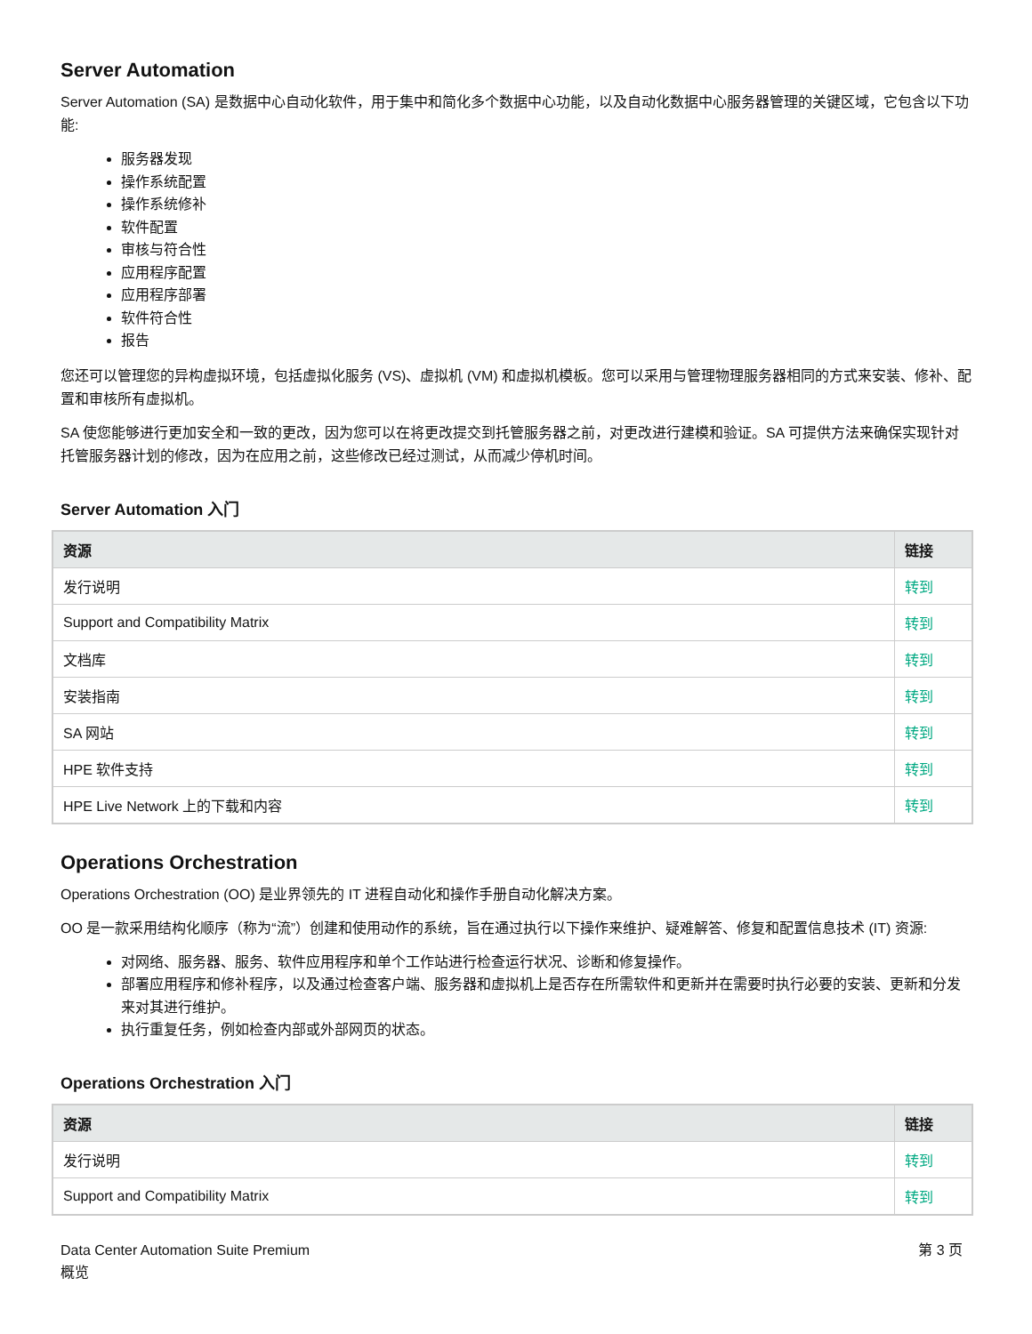Server Automation
Server Automation (SA) 是数据中心自动化软件，用于集中和简化多个数据中心功能，以及自动化数据中心服务器管理的关键区域，它包含以下功能:
服务器发现
操作系统配置
操作系统修补
软件配置
审核与符合性
应用程序配置
应用程序部署
软件符合性
报告
您还可以管理您的异构虚拟环境，包括虚拟化服务 (VS)、虚拟机 (VM) 和虚拟机模板。您可以采用与管理物理服务器相同的方式来安装、修补、配置和审核所有虚拟机。
SA 使您能够进行更加安全和一致的更改，因为您可以在将更改提交到托管服务器之前，对更改进行建模和验证。SA 可提供方法来确保实现针对托管服务器计划的修改，因为在应用之前，这些修改已经过测试，从而减少停机时间。
Server Automation 入门
| 资源 | 链接 |
| --- | --- |
| 发行说明 | 转到 |
| Support and Compatibility Matrix | 转到 |
| 文档库 | 转到 |
| 安装指南 | 转到 |
| SA 网站 | 转到 |
| HPE 软件支持 | 转到 |
| HPE Live Network 上的下载和内容 | 转到 |
Operations Orchestration
Operations Orchestration (OO) 是业界领先的 IT 进程自动化和操作手册自动化解决方案。
OO 是一款采用结构化顺序（称为“流”）创建和使用动作的系统，旨在通过执行以下操作来维护、疑难解答、修复和配置信息技术 (IT) 资源:
对网络、服务器、服务、软件应用程序和单个工作站进行检查运行状况、诊断和修复操作。
部署应用程序和修补程序，以及通过检查客户端、服务器和虚拟机上是否存在所需软件和更新并在需要时执行必要的安装、更新和分发来对其进行维护。
执行重复任务，例如检查内部或外部网页的状态。
Operations Orchestration 入门
| 资源 | 链接 |
| --- | --- |
| 发行说明 | 转到 |
| Support and Compatibility Matrix | 转到 |
Data Center Automation Suite Premium
概览
第 3 页